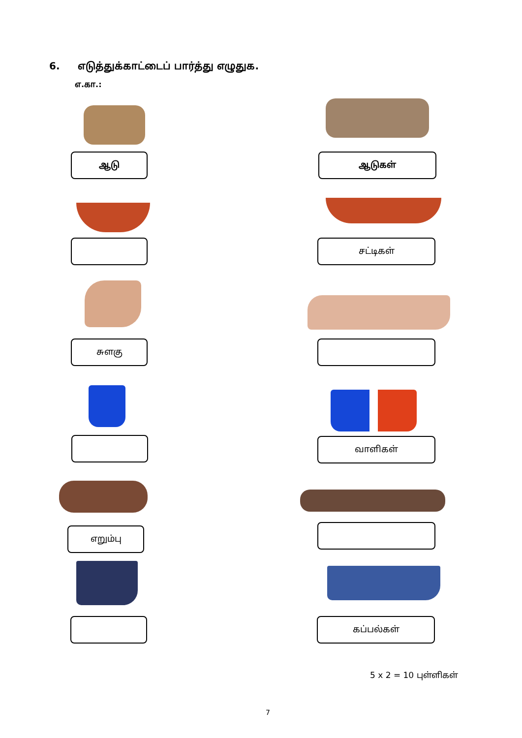6. எடுத்துக்காட்டைப் பார்த்து எழுதுக.
எ.கா.:
ஆடு ஆடுகள்
சட்டிகள்
சுளகு
வாளிகள்
எறும்பு
கப்பல்கள்
5 x 2 = 10 புள்ளிகள்
7